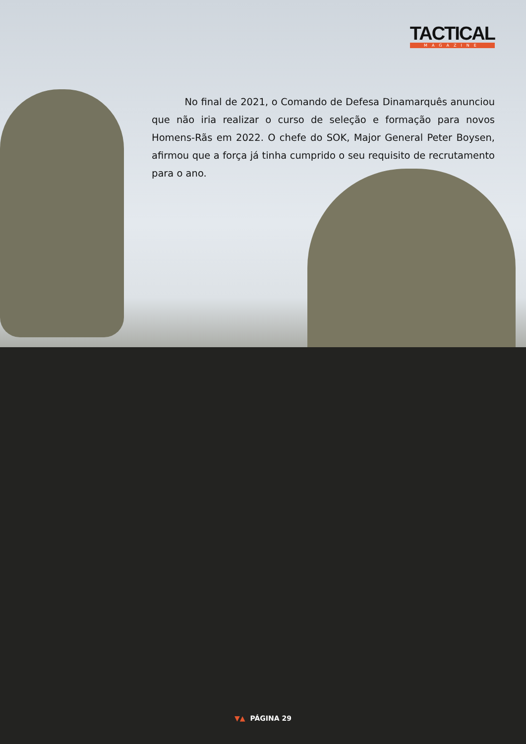TACTICAL
MAGAZINE
No final de 2021, o Comando de Defesa Dinamarquês anunciou que não iria realizar o curso de seleção e formação para novos Homens-Rãs em 2022. O chefe do SOK, Major General Peter Boysen, afirmou que a força já tinha cumprido o seu requisito de recrutamento para o ano.
▼▲ PÁGINA 29